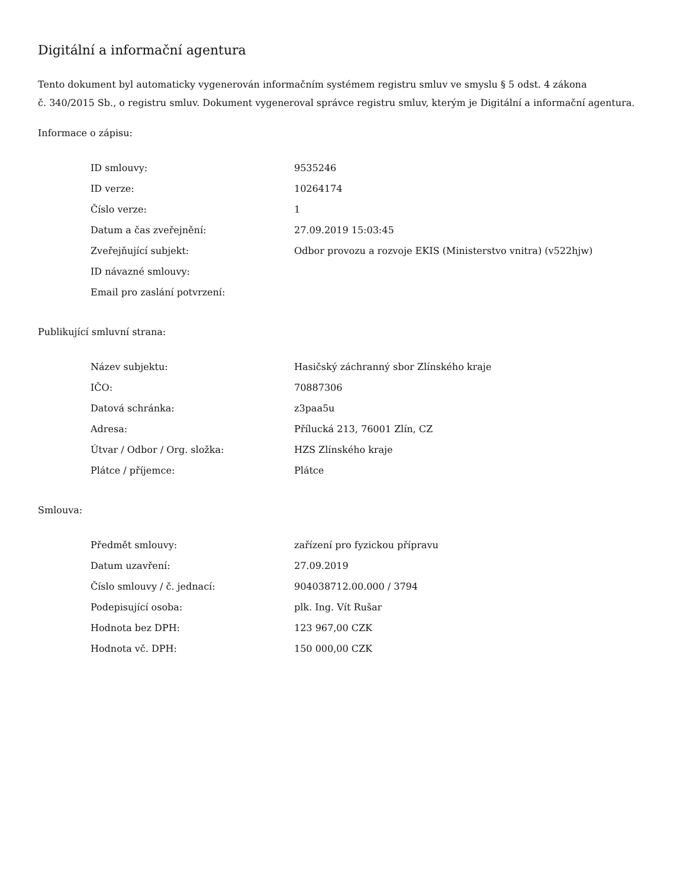Digitální a informační agentura
Tento dokument byl automaticky vygenerován informačním systémem registru smluv ve smyslu § 5 odst. 4 zákona
č. 340/2015 Sb., o registru smluv. Dokument vygeneroval správce registru smluv, kterým je Digitální a informační agentura.
Informace o zápisu:
| ID smlouvy: | 9535246 |
| ID verze: | 10264174 |
| Číslo verze: | 1 |
| Datum a čas zveřejnění: | 27.09.2019 15:03:45 |
| Zveřejňující subjekt: | Odbor provozu a rozvoje EKIS (Ministerstvo vnitra) (v522hjw) |
| ID návazné smlouvy: | |
| Email pro zaslání potvrzení: | |
Publikující smluvní strana:
| Název subjektu: | Hasičský záchranný sbor Zlínského kraje |
| IČO: | 70887306 |
| Datová schránka: | z3paa5u |
| Adresa: | Přílucká 213, 76001 Zlín, CZ |
| Útvar / Odbor / Org. složka: | HZS Zlínského kraje |
| Plátce / příjemce: | Plátce |
Smlouva:
| Předmět smlouvy: | zařízení pro fyzickou přípravu |
| Datum uzavření: | 27.09.2019 |
| Číslo smlouvy / č. jednací: | 904038712.00.000 / 3794 |
| Podepisující osoba: | plk. Ing. Vít Rušar |
| Hodnota bez DPH: | 123 967,00 CZK |
| Hodnota vč. DPH: | 150 000,00 CZK |